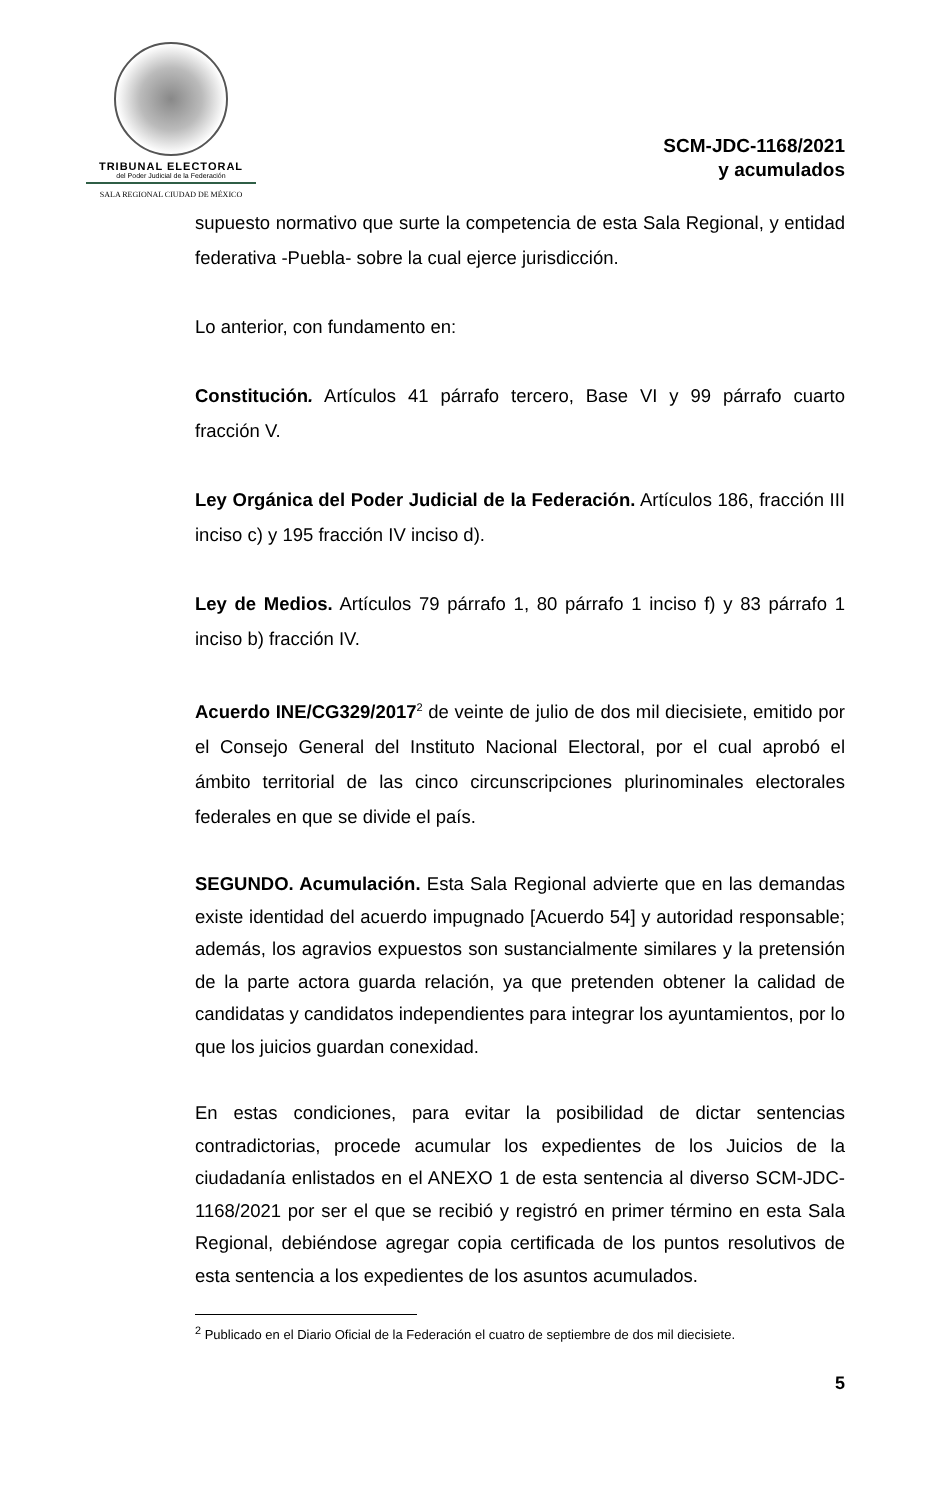TRIBUNAL ELECTORAL
del Poder Judicial de la Federación
SALA REGIONAL CIUDAD DE MÉXICO
SCM-JDC-1168/2021
y acumulados
supuesto normativo que surte la competencia de esta Sala Regional, y entidad federativa -Puebla- sobre la cual ejerce jurisdicción.
Lo anterior, con fundamento en:
Constitución. Artículos 41 párrafo tercero, Base VI y 99 párrafo cuarto fracción V.
Ley Orgánica del Poder Judicial de la Federación. Artículos 186, fracción III inciso c) y 195 fracción IV inciso d).
Ley de Medios. Artículos 79 párrafo 1, 80 párrafo 1 inciso f) y 83 párrafo 1 inciso b) fracción IV.
Acuerdo INE/CG329/2017<sup>2</sup> de veinte de julio de dos mil diecisiete, emitido por el Consejo General del Instituto Nacional Electoral, por el cual aprobó el ámbito territorial de las cinco circunscripciones plurinominales electorales federales en que se divide el país.
SEGUNDO. Acumulación. Esta Sala Regional advierte que en las demandas existe identidad del acuerdo impugnado [Acuerdo 54] y autoridad responsable; además, los agravios expuestos son sustancialmente similares y la pretensión de la parte actora guarda relación, ya que pretenden obtener la calidad de candidatas y candidatos independientes para integrar los ayuntamientos, por lo que los juicios guardan conexidad.
En estas condiciones, para evitar la posibilidad de dictar sentencias contradictorias, procede acumular los expedientes de los Juicios de la ciudadanía enlistados en el ANEXO 1 de esta sentencia al diverso SCM-JDC-1168/2021 por ser el que se recibió y registró en primer término en esta Sala Regional, debiéndose agregar copia certificada de los puntos resolutivos de esta sentencia a los expedientes de los asuntos acumulados.
<sup>2</sup> Publicado en el Diario Oficial de la Federación el cuatro de septiembre de dos mil diecisiete.
5